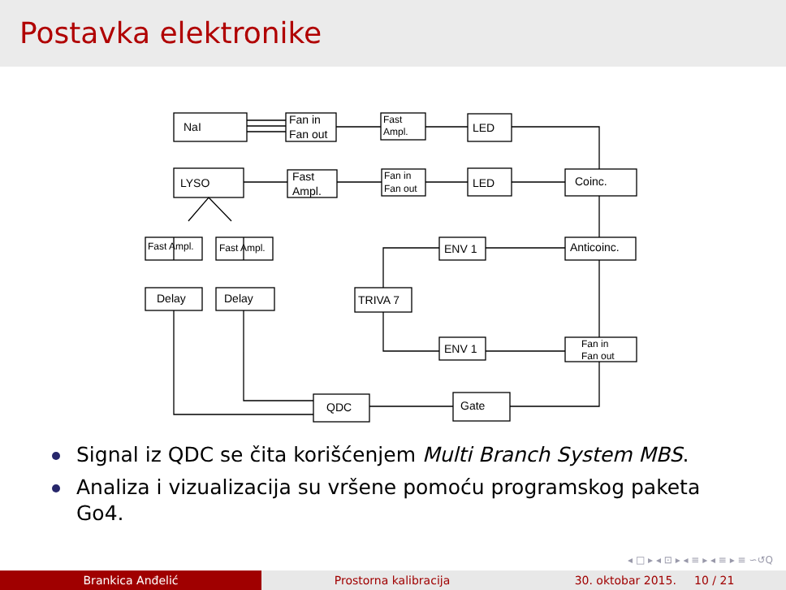Postavka elektronike
NaI
Fan in
Fan out
Fast
Ampl.
LED
LYSO
Fast
Ampl.
Fan in
Fan out
LED
Coinc.
Fast Ampl.
Fast Ampl.
ENV 1
Anticoinc.
Delay
Delay
TRIVA 7
ENV 1
Fan in
Fan out
QDC
Gate
Signal iz QDC se čita korišćenjem Multi Branch System MBS.
Analiza i vizualizacija su vršene pomoću programskog paketa Go4.
◂ □ ▸ ◂ ⊡ ▸ ◂ ≡ ▸ ◂ ≡ ▸ ≡ ∽↺Q
Brankica Anđelić Prostorna kalibracija 30. oktobar 2015. 10 / 21